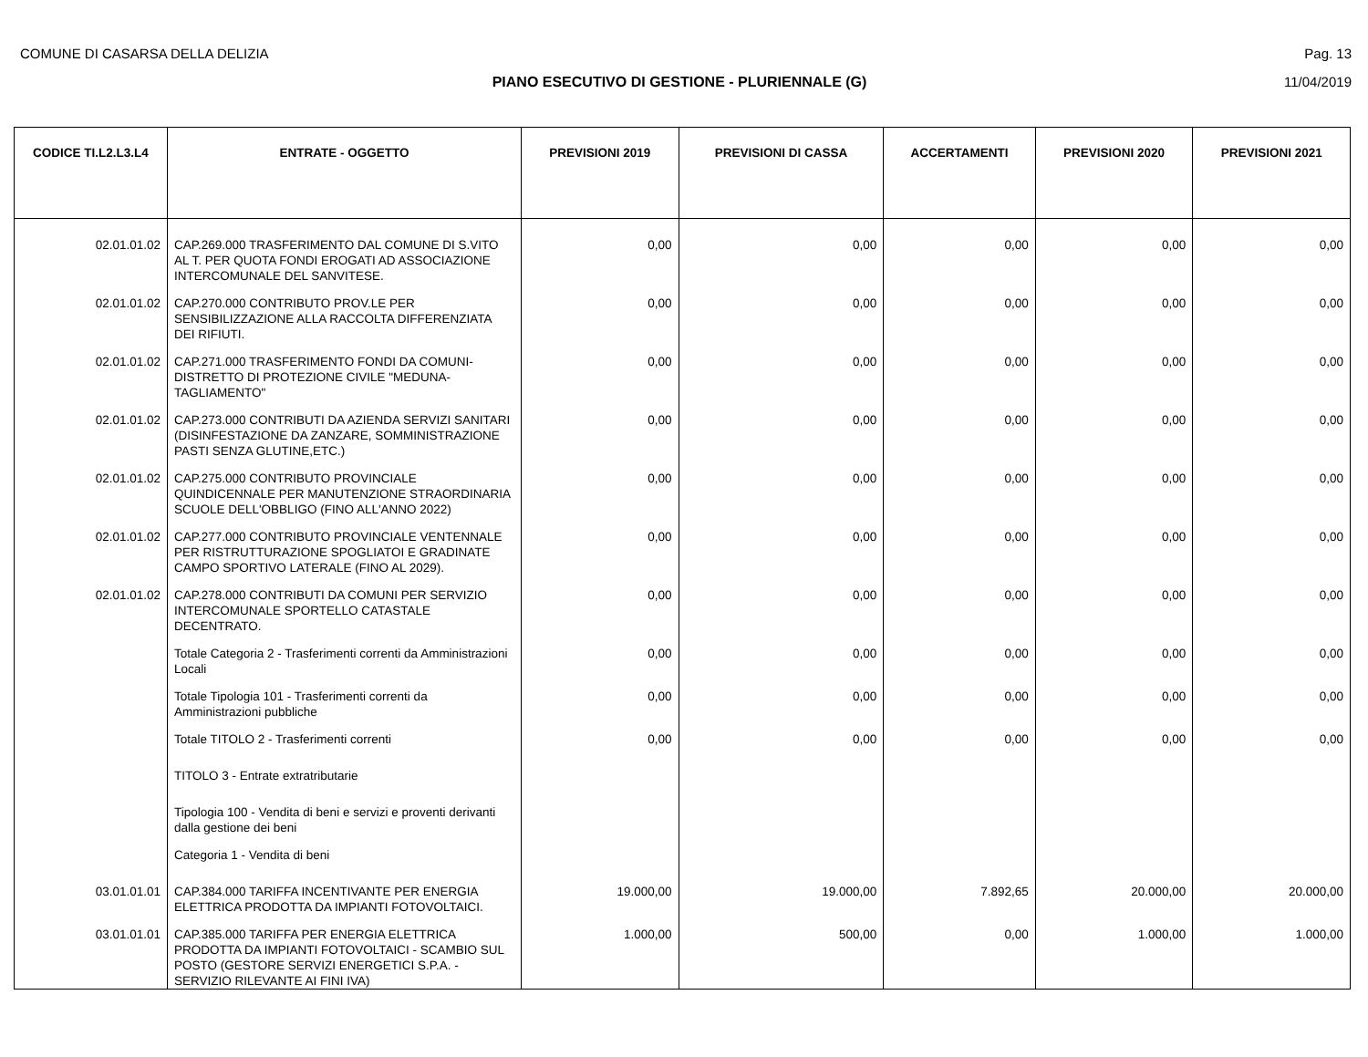COMUNE DI CASARSA DELLA DELIZIA Pag. 13
PIANO ESECUTIVO DI GESTIONE - PLURIENNALE (G) 11/04/2019
| CODICE TI.L2.L3.L4 | ENTRATE - OGGETTO | PREVISIONI 2019 | PREVISIONI DI CASSA | ACCERTAMENTI | PREVISIONI 2020 | PREVISIONI 2021 |
| --- | --- | --- | --- | --- | --- | --- |
| 02.01.01.02 | CAP.269.000 TRASFERIMENTO DAL COMUNE DI S.VITO AL T. PER QUOTA FONDI EROGATI AD ASSOCIAZIONE INTERCOMUNALE DEL SANVITESE. | 0,00 | 0,00 | 0,00 | 0,00 | 0,00 |
| 02.01.01.02 | CAP.270.000 CONTRIBUTO PROV.LE PER SENSIBILIZZAZIONE ALLA RACCOLTA DIFFERENZIATA DEI RIFIUTI. | 0,00 | 0,00 | 0,00 | 0,00 | 0,00 |
| 02.01.01.02 | CAP.271.000 TRASFERIMENTO FONDI DA COMUNI-DISTRETTO DI PROTEZIONE CIVILE "MEDUNA-TAGLIAMENTO" | 0,00 | 0,00 | 0,00 | 0,00 | 0,00 |
| 02.01.01.02 | CAP.273.000 CONTRIBUTI DA AZIENDA SERVIZI SANITARI (DISINFESTAZIONE DA ZANZARE, SOMMINISTRAZIONE PASTI SENZA GLUTINE,ETC.) | 0,00 | 0,00 | 0,00 | 0,00 | 0,00 |
| 02.01.01.02 | CAP.275.000 CONTRIBUTO PROVINCIALE QUINDICENNALE PER MANUTENZIONE STRAORDINARIA SCUOLE DELL'OBBLIGO (FINO ALL'ANNO 2022) | 0,00 | 0,00 | 0,00 | 0,00 | 0,00 |
| 02.01.01.02 | CAP.277.000 CONTRIBUTO PROVINCIALE VENTENNALE PER RISTRUTTURAZIONE SPOGLIATOI E GRADINATE CAMPO SPORTIVO LATERALE (FINO AL 2029). | 0,00 | 0,00 | 0,00 | 0,00 | 0,00 |
| 02.01.01.02 | CAP.278.000 CONTRIBUTI DA COMUNI PER SERVIZIO INTERCOMUNALE SPORTELLO CATASTALE DECENTRATO. | 0,00 | 0,00 | 0,00 | 0,00 | 0,00 |
| | Totale Categoria 2 - Trasferimenti correnti da Amministrazioni Locali | 0,00 | 0,00 | 0,00 | 0,00 | 0,00 |
| | Totale Tipologia 101 - Trasferimenti correnti da Amministrazioni pubbliche | 0,00 | 0,00 | 0,00 | 0,00 | 0,00 |
| | Totale TITOLO 2 - Trasferimenti correnti | 0,00 | 0,00 | 0,00 | 0,00 | 0,00 |
| | TITOLO 3 - Entrate extratributarie | | | | | |
| | Tipologia 100 - Vendita di beni e servizi e proventi derivanti dalla gestione dei beni | | | | | |
| | Categoria 1 - Vendita di beni | | | | | |
| 03.01.01.01 | CAP.384.000 TARIFFA INCENTIVANTE PER ENERGIA ELETTRICA PRODOTTA DA IMPIANTI FOTOVOLTAICI. | 19.000,00 | 19.000,00 | 7.892,65 | 20.000,00 | 20.000,00 |
| 03.01.01.01 | CAP.385.000 TARIFFA PER ENERGIA ELETTRICA PRODOTTA DA IMPIANTI FOTOVOLTAICI - SCAMBIO SUL POSTO (GESTORE SERVIZI ENERGETICI S.P.A. - SERVIZIO RILEVANTE AI FINI IVA) | 1.000,00 | 500,00 | 0,00 | 1.000,00 | 1.000,00 |